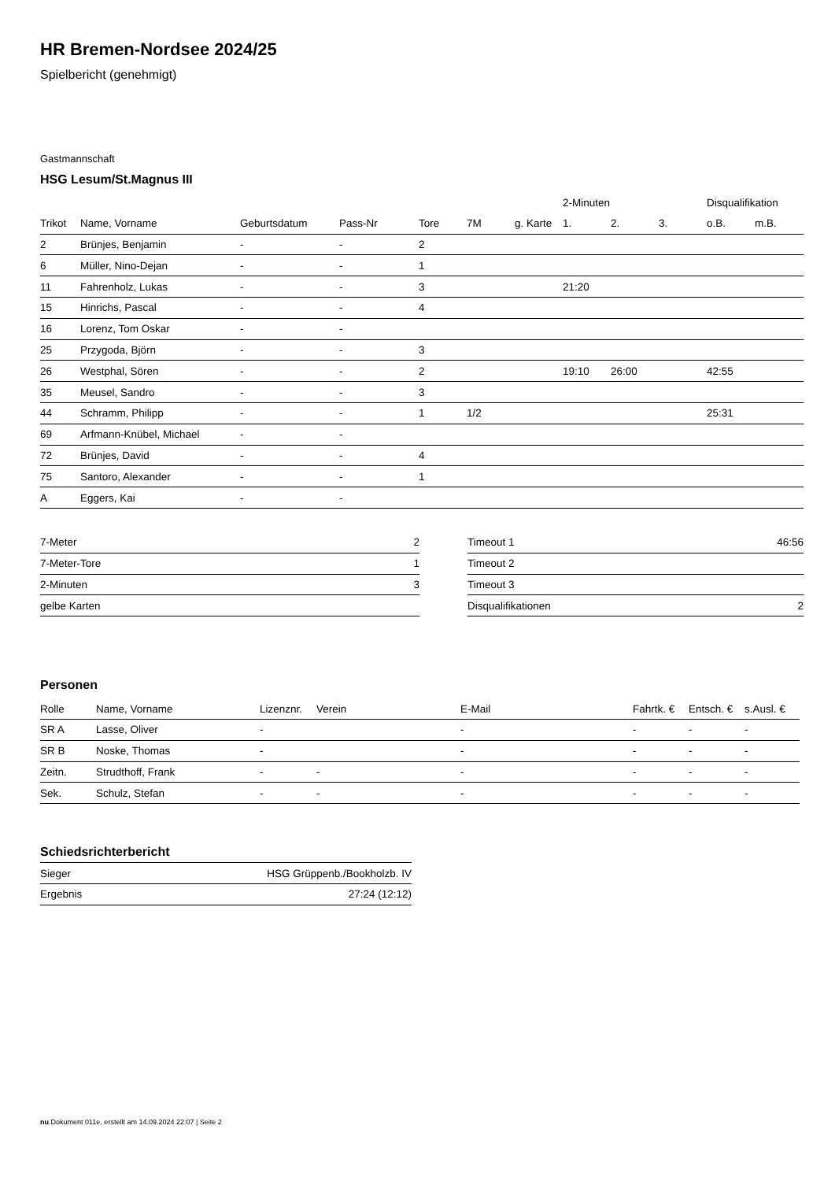HR Bremen-Nordsee 2024/25
Spielbericht (genehmigt)
Gastmannschaft
HSG Lesum/St.Magnus III
| | | | | | | | 2-Minuten | | | Disqualifikation | |
| --- | --- | --- | --- | --- | --- | --- | --- | --- | --- | --- | --- |
| Trikot | Name, Vorname | Geburtsdatum | Pass-Nr | Tore | 7M | g. Karte | 1. | 2. | 3. | o.B. | m.B. |
| 2 | Brünjes, Benjamin | - | - | 2 | | | | | | | |
| 6 | Müller, Nino-Dejan | - | - | 1 | | | | | | | |
| 11 | Fahrenholz, Lukas | - | - | 3 | | | 21:20 | | | | |
| 15 | Hinrichs, Pascal | - | - | 4 | | | | | | | |
| 16 | Lorenz, Tom Oskar | - | - | | | | | | | | |
| 25 | Przygoda, Björn | - | - | 3 | | | | | | | |
| 26 | Westphal, Sören | - | - | 2 | | | 19:10 | 26:00 | | 42:55 | |
| 35 | Meusel, Sandro | - | - | 3 | | | | | | | |
| 44 | Schramm, Philipp | - | - | 1 | 1/2 | | | | | 25:31 | |
| 69 | Arfmann-Knübel, Michael | - | - | | | | | | | | |
| 72 | Brünjes, David | - | - | 4 | | | | | | | |
| 75 | Santoro, Alexander | - | - | 1 | | | | | | | |
| A | Eggers, Kai | - | - | | | | | | | | |
| 7-Meter | 2 |
| 7-Meter-Tore | 1 |
| 2-Minuten | 3 |
| gelbe Karten | |
| Timeout 1 | 46:56 |
| Timeout 2 | |
| Timeout 3 | |
| Disqualifikationen | 2 |
Personen
| Rolle | Name, Vorname | Lizenznr. | Verein | E-Mail | Fahrtk. € | Entsch. € | s.Ausl. € |
| --- | --- | --- | --- | --- | --- | --- | --- |
| SR A | Lasse, Oliver | - | | - | - | - | - |
| SR B | Noske, Thomas | - | | - | - | - | - |
| Zeitn. | Strudthoff, Frank | - | - | - | - | - | - |
| Sek. | Schulz, Stefan | - | - | - | - | - | - |
Schiedsrichterbericht
| Sieger | HSG Grüppenb./Bookholzb. IV |
| Ergebnis | 27:24 (12:12) |
nu.Dokument 011e, erstellt am 14.09.2024 22:07 | Seite 2